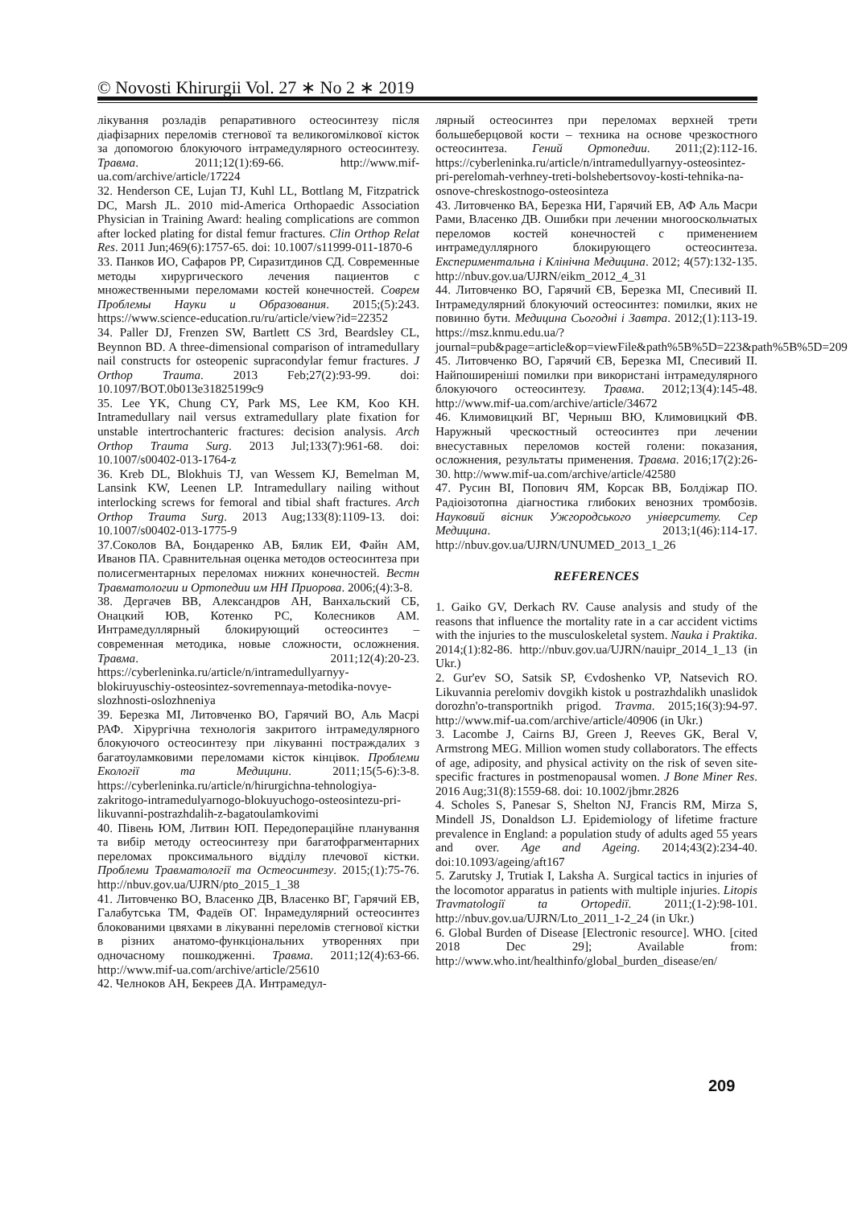© Novosti Khirurgii Vol. 27 ∗ No 2 ∗ 2019
лікування розладів репаративного остеосинтезу після діафізарних переломів стегнової та великогомілкової кісток за допомогою блокуючого інтрамедулярного остеосинтезу. Травма. 2011;12(1):69-66. http://www.mif-ua.com/archive/article/17224
32. Henderson CE, Lujan TJ, Kuhl LL, Bottlang M, Fitzpatrick DC, Marsh JL. 2010 mid-America Orthopaedic Association Physician in Training Award: healing complications are common after locked plating for distal femur fractures. Clin Orthop Relat Res. 2011 Jun;469(6):1757-65. doi: 10.1007/s11999-011-1870-6
33. Панков ИО, Сафаров РР, Сиразитдинов СД. Современные методы хирургического лечения пациентов с множественными переломами костей конечностей. Соврем Проблемы Науки и Образования. 2015;(5):243. https://www.science-education.ru/ru/article/view?id=22352
34. Paller DJ, Frenzen SW, Bartlett CS 3rd, Beardsley CL, Beynnon BD. A three-dimensional comparison of intramedullary nail constructs for osteopenic supracondylar femur fractures. J Orthop Trauma. 2013 Feb;27(2):93-99. doi: 10.1097/BOT.0b013e31825199c9
35. Lee YK, Chung CY, Park MS, Lee KM, Koo KH. Intramedullary nail versus extramedullary plate fixation for unstable intertrochanteric fractures: decision analysis. Arch Orthop Trauma Surg. 2013 Jul;133(7):961-68. doi: 10.1007/s00402-013-1764-z
36. Kreb DL, Blokhuis TJ, van Wessem KJ, Bemelman M, Lansink KW, Leenen LP. Intramedullary nailing without interlocking screws for femoral and tibial shaft fractures. Arch Orthop Trauma Surg. 2013 Aug;133(8):1109-13. doi: 10.1007/s00402-013-1775-9
37.Соколов ВА, Бондаренко АВ, Бялик ЕИ, Файн АМ, Иванов ПА. Сравнительная оценка методов остеосинтеза при полисегментарных переломах нижних конечностей. Вестн Травматологии и Ортопедии им НН Приорова. 2006;(4):3-8.
38. Дергачев ВВ, Александров АН, Ванхальский СБ, Онацкий ЮВ, Котенко РС, Колесников АМ. Интрамедуллярный блокирующий остеосинтез – современная методика, новые сложности, осложнения. Травма. 2011;12(4):20-23. https://cyberleninka.ru/article/n/intramedullyarnyy-blokiruyuschiy-osteosintez-sovremennaya-metodika-novye-slozhnosti-oslozhneniya
39. Березка МІ, Литовченко ВО, Гарячий ВО, Аль Масрі РАФ. Хірургічна технологія закритого інтрамедулярного блокуючого остеосинтезу при лікуванні постраждалих з багатоуламковими переломами кісток кінцівок. Проблеми Екології та Медицини. 2011;15(5-6):3-8. https://cyberleninka.ru/article/n/hirurgichna-tehnologiya-zakritogo-intramedulyarnogo-blokuyuchogo-osteosintezu-pri-likuvanni-postrazhdalih-z-bagatoulamkovimi
40. Півень ЮМ, Литвин ЮП. Передопераційне планування та вибір методу остеосинтезу при багатофрагментарних переломах проксимального відділу плечової кістки. Проблеми Травматології та Остеосинтезу. 2015;(1):75-76. http://nbuv.gov.ua/UJRN/pto_2015_1_38
41. Литовченко ВО, Власенко ДВ, Власенко ВГ, Гарячий ЕВ, Галабутська ТМ, Фадеїв ОГ. Інрамедулярний остеосинтез блокованими цвяхами в лікуванні переломів стегнової кістки в різних анатомо-функціональних утвореннях при одночасному пошкодженні. Травма. 2011;12(4):63-66. http://www.mif-ua.com/archive/article/25610
42. Челноков АН, Бекреев ДА. Интрамедул-
лярный остеосинтез при переломах верхней трети большеберцовой кости – техника на основе чрезкостного остеосинтеза. Гений Ортопедии. 2011;(2):112-16. https://cyberleninka.ru/article/n/intramedullyarnyy-osteosintez-pri-perelomah-verhney-treti-bolshebertsovoy-kosti-tehnika-na-osnove-chreskostnogo-osteosinteza
43. Литовченко ВА, Березка НИ, Гарячий ЕВ, АФ Аль Масри Рами, Власенко ДВ. Ошибки при лечении многооскольчатых переломов костей конечностей с применением интрамедуллярного блокирующего остеосинтеза. Експериментальна і Клінічна Медицина. 2012; 4(57):132-135. http://nbuv.gov.ua/UJRN/eikm_2012_4_31
44. Литовченко ВО, Гарячий ЄВ, Березка МІ, Спесивий ІІ. Інтрамедулярний блокуючий остеосинтез: помилки, яких не повинно бути. Медицина Сьогодні і Завтра. 2012;(1):113-19. https://msz.knmu.edu.ua/?journal=pub&page=article&op=viewFile&path%5B%5D=223&path%5B%5D=209
45. Литовченко ВО, Гарячий ЄВ, Березка МІ, Спесивий ІІ. Найпоширеніші помилки при використані інтрамедулярного блокуючого остеосинтезу. Травма. 2012;13(4):145-48. http://www.mif-ua.com/archive/article/34672
46. Климовицкий ВГ, Черныш ВЮ, Климовицкий ФВ. Наружный чрескостный остеосинтез при лечении внесуставных переломов костей голени: показания, осложнения, результаты применения. Травма. 2016;17(2):26-30. http://www.mif-ua.com/archive/article/42580
47. Русин ВІ, Попович ЯМ, Корсак ВВ, Болдіжар ПО. Радіоізотопна діагностика глибоких венозних тромбозів. Науковий вісник Ужгородського університету. Сер Медицина. 2013;1(46):114-17. http://nbuv.gov.ua/UJRN/UNUMED_2013_1_26
REFERENCES
1. Gaiko GV, Derkach RV. Cause analysis and study of the reasons that influence the mortality rate in a car accident victims with the injuries to the musculoskeletal system. Nauka i Praktika. 2014;(1):82-86. http://nbuv.gov.ua/UJRN/nauipr_2014_1_13 (in Ukr.)
2. Gur'ev SO, Satsik SP, Єvdoshenko VP, Natsevich RO. Likuvannia perelomiv dovgikh kistok u postrazhdalikh unaslidok dorozhn'o-transportnikh prigod. Travma. 2015;16(3):94-97. http://www.mif-ua.com/archive/article/40906 (in Ukr.)
3. Lacombe J, Cairns BJ, Green J, Reeves GK, Beral V, Armstrong MEG. Million women study collaborators. The effects of age, adiposity, and physical activity on the risk of seven site-specific fractures in postmenopausal women. J Bone Miner Res. 2016 Aug;31(8):1559-68. doi: 10.1002/jbmr.2826
4. Scholes S, Panesar S, Shelton NJ, Francis RM, Mirza S, Mindell JS, Donaldson LJ. Epidemiology of lifetime fracture prevalence in England: a population study of adults aged 55 years and over. Age and Ageing. 2014;43(2):234-40. doi:10.1093/ageing/aft167
5. Zarutsky J, Trutiak I, Laksha A. Surgical tactics in injuries of the locomotor apparatus in patients with multiple injuries. Litopis Travmatologiї ta Ortopediї. 2011;(1-2):98-101. http://nbuv.gov.ua/UJRN/Lto_2011_1-2_24 (in Ukr.)
6. Global Burden of Disease [Electronic resource]. WHO. [cited 2018 Dec 29]; Available from: http://www.who.int/healthinfo/global_burden_disease/en/
209